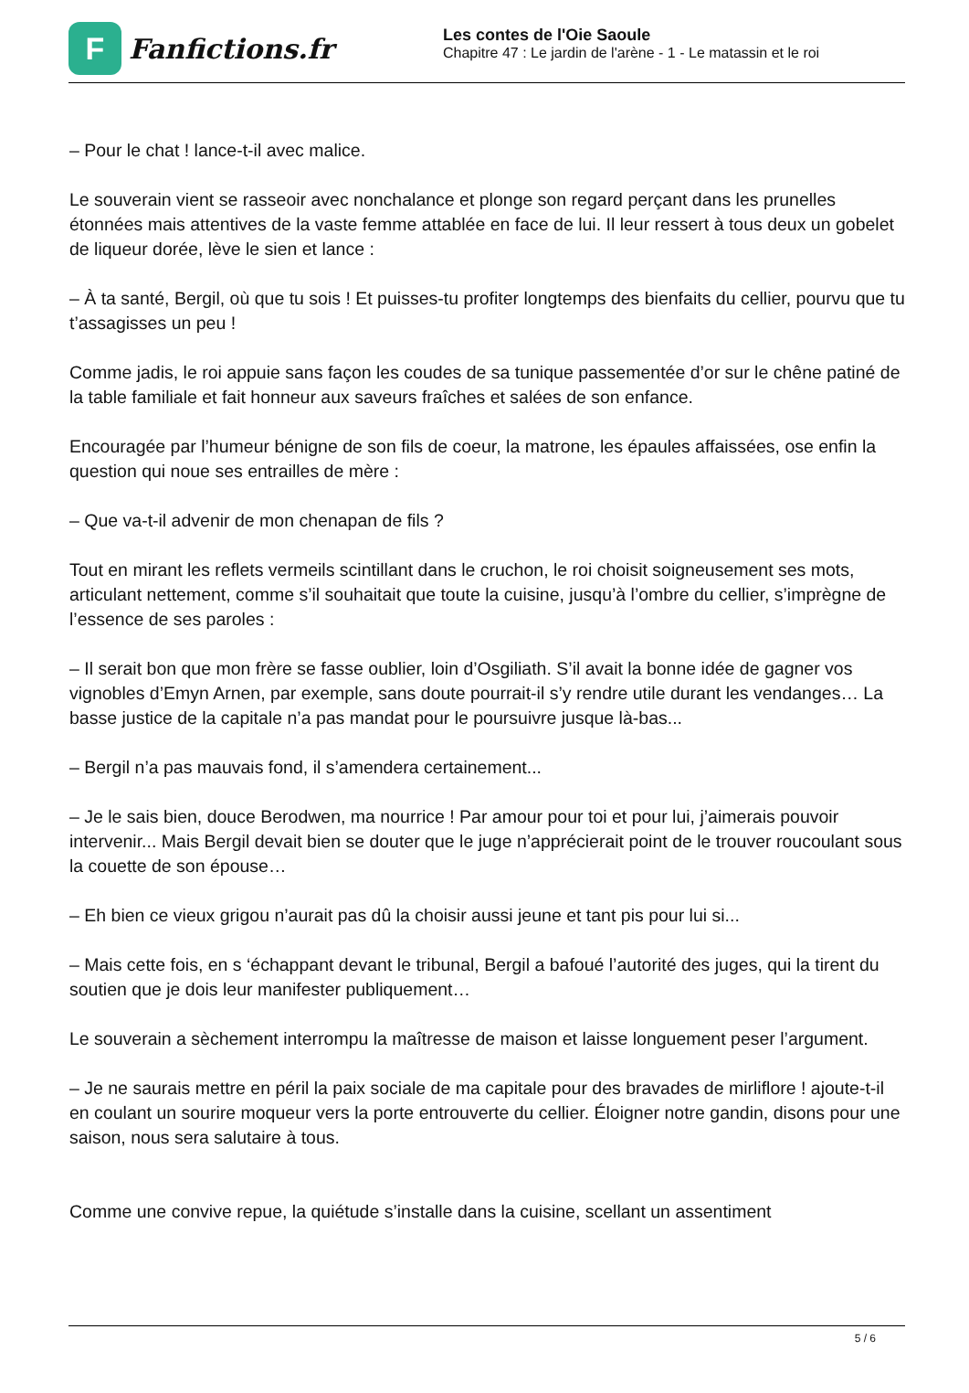F
Fanfictions.fr
Les contes de l'Oie Saoule
Chapitre 47 : Le jardin de l'arène - 1 - Le matassin et le roi
– Pour le chat ! lance-t-il avec malice.
Le souverain vient se rasseoir avec nonchalance et plonge son regard perçant dans les prunelles étonnées mais attentives de la vaste femme attablée en face de lui. Il leur ressert à tous deux un gobelet de liqueur dorée, lève le sien et lance :
– À ta santé, Bergil, où que tu sois ! Et puisses-tu profiter longtemps des bienfaits du cellier, pourvu que tu t’assagisses un peu !
Comme jadis, le roi appuie sans façon les coudes de sa tunique passementée d’or sur le chêne patiné de la table familiale et fait honneur aux saveurs fraîches et salées de son enfance.
Encouragée par l’humeur bénigne de son fils de coeur, la matrone, les épaules affaissées, ose enfin la question qui noue ses entrailles de mère :
– Que va-t-il advenir de mon chenapan de fils ?
Tout en mirant les reflets vermeils scintillant dans le cruchon, le roi choisit soigneusement ses mots, articulant nettement, comme s’il souhaitait que toute la cuisine, jusqu’à l’ombre du cellier, s’imprègne de l’essence de ses paroles :
– Il serait bon que mon frère se fasse oublier, loin d’Osgiliath. S’il avait la bonne idée de gagner vos vignobles d’Emyn Arnen, par exemple, sans doute pourrait-il s’y rendre utile durant les vendanges… La basse justice de la capitale n’a pas mandat pour le poursuivre jusque là-bas...
– Bergil n’a pas mauvais fond, il s’amendera certainement...
– Je le sais bien, douce Berodwen, ma nourrice ! Par amour pour toi et pour lui, j’aimerais pouvoir intervenir... Mais Bergil devait bien se douter que le juge n’apprécierait point de le trouver roucoulant sous la couette de son épouse…
– Eh bien ce vieux grigou n’aurait pas dû la choisir aussi jeune et tant pis pour lui si...
– Mais cette fois, en s ‘échappant devant le tribunal, Bergil a bafoué l’autorité des juges, qui la tirent du soutien que je dois leur manifester publiquement…
Le souverain a sèchement interrompu la maîtresse de maison et laisse longuement peser l’argument.
– Je ne saurais mettre en péril la paix sociale de ma capitale pour des bravades de mirliflore ! ajoute-t-il en coulant un sourire moqueur vers la porte entrouverte du cellier. Éloigner notre gandin, disons pour une saison, nous sera salutaire à tous.
Comme une convive repue, la quiétude s’installe dans la cuisine, scellant un assentiment
5 / 6